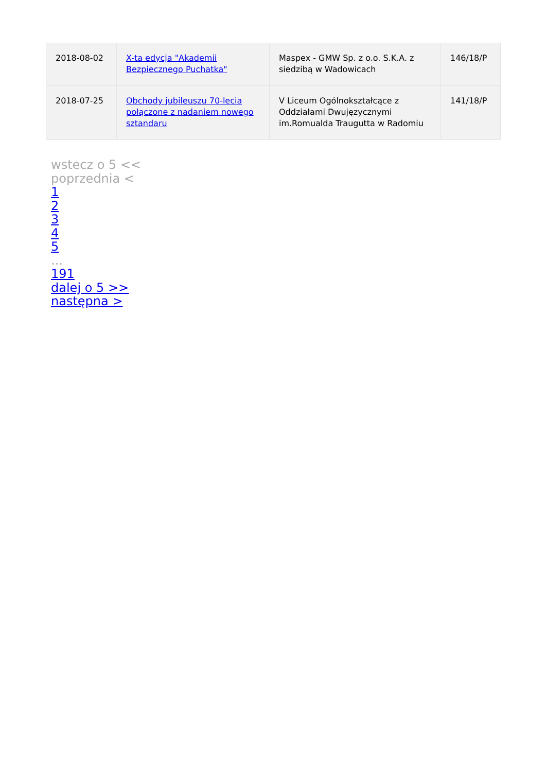| 2018-08-02 | X-ta edycja "Akademii Bezpiecznego Puchatka" | Maspex - GMW Sp. z o.o. S.K.A. z siedzibą w Wadowicach | 146/18/P |
| 2018-07-25 | Obchody jubileuszu 70-lecia połączone z nadaniem nowego sztandaru | V Liceum Ogólnokształcące z Oddziałami Dwujęzycznymi im.Romualda Traugutta w Radomiu | 141/18/P |
wstecz o 5 <<
poprzednia <
1
2
3
4
5
...
191
dalej o 5 >>
następna >